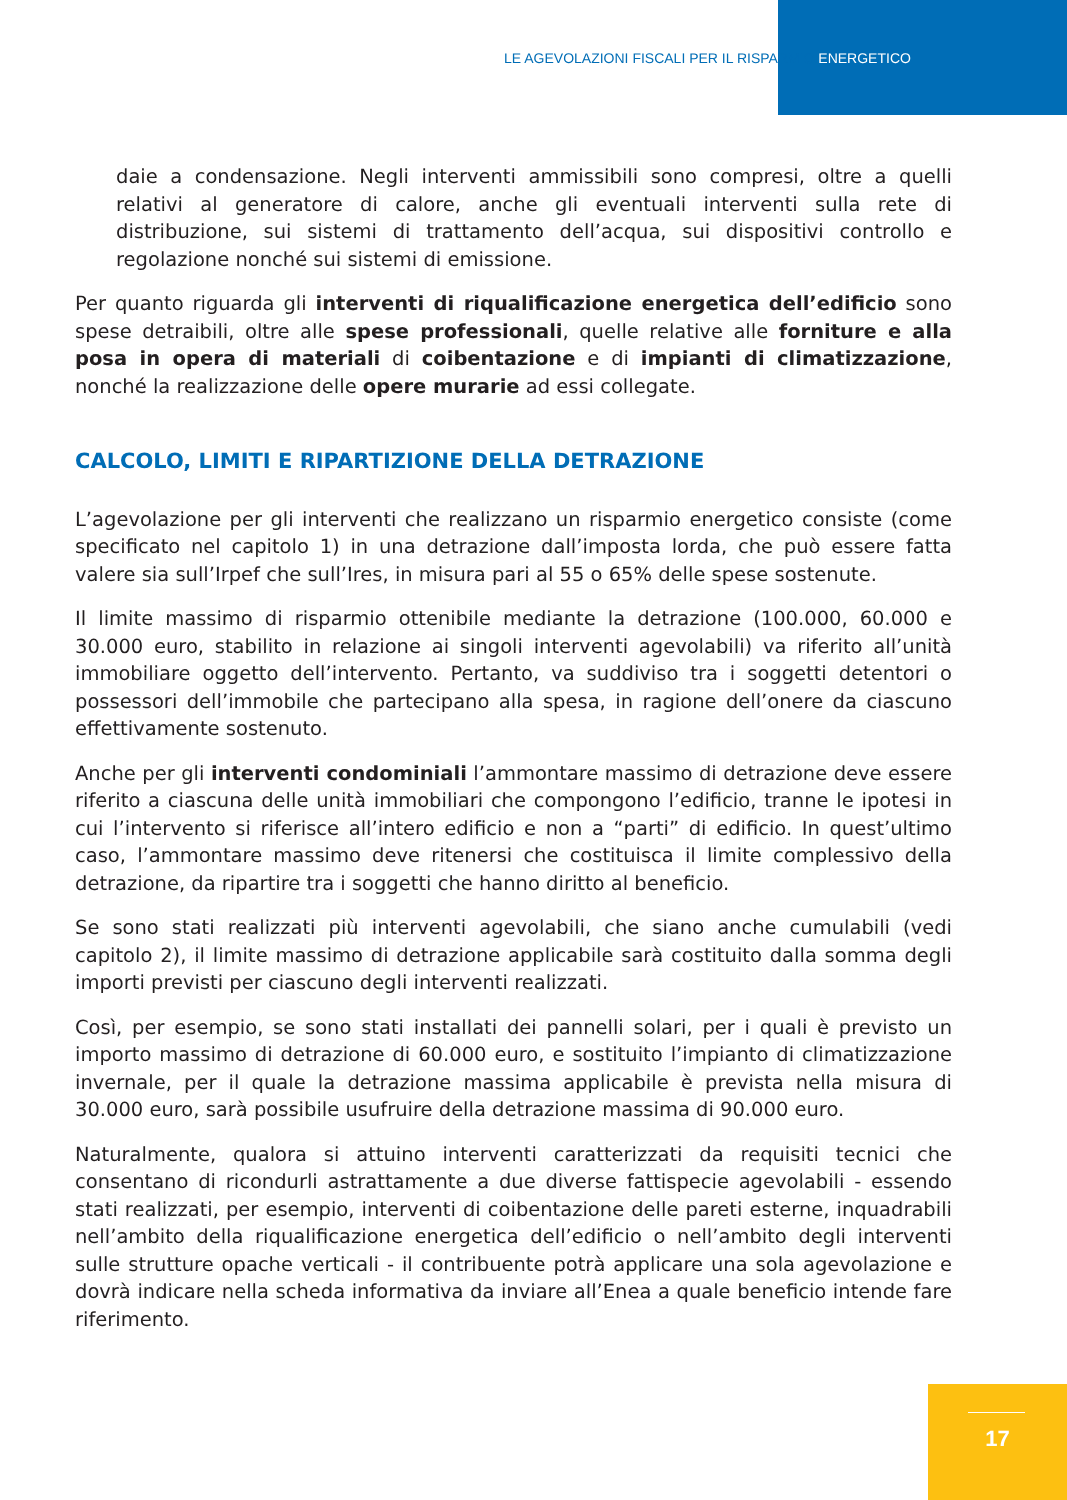LE AGEVOLAZIONI FISCALI PER IL RISPARMIO ENERGETICO
daie a condensazione. Negli interventi ammissibili sono compresi, oltre a quelli relativi al generatore di calore, anche gli eventuali interventi sulla rete di distribuzione, sui sistemi di trattamento dell’acqua, sui dispositivi controllo e regolazione nonché sui sistemi di emissione.
Per quanto riguarda gli interventi di riqualificazione energetica dell’edificio sono spese detraibili, oltre alle spese professionali, quelle relative alle forniture e alla posa in opera di materiali di coibentazione e di impianti di climatizzazione, nonché la realizzazione delle opere murarie ad essi collegate.
CALCOLO, LIMITI E RIPARTIZIONE DELLA DETRAZIONE
L’agevolazione per gli interventi che realizzano un risparmio energetico consiste (come specificato nel capitolo 1) in una detrazione dall’imposta lorda, che può essere fatta valere sia sull’Irpef che sull’Ires, in misura pari al 55 o 65% delle spese sostenute.
Il limite massimo di risparmio ottenibile mediante la detrazione (100.000, 60.000 e 30.000 euro, stabilito in relazione ai singoli interventi agevolabili) va riferito all’unità immobiliare oggetto dell’intervento. Pertanto, va suddiviso tra i soggetti detentori o possessori dell’immobile che partecipano alla spesa, in ragione dell’onere da ciascuno effettivamente sostenuto.
Anche per gli interventi condominiali l’ammontare massimo di detrazione deve essere riferito a ciascuna delle unità immobiliari che compongono l’edificio, tranne le ipotesi in cui l’intervento si riferisce all’intero edificio e non a “parti” di edificio. In quest’ultimo caso, l’ammontare massimo deve ritenersi che costituisca il limite complessivo della detrazione, da ripartire tra i soggetti che hanno diritto al beneficio.
Se sono stati realizzati più interventi agevolabili, che siano anche cumulabili (vedi capitolo 2), il limite massimo di detrazione applicabile sarà costituito dalla somma degli importi previsti per ciascuno degli interventi realizzati.
Così, per esempio, se sono stati installati dei pannelli solari, per i quali è previsto un importo massimo di detrazione di 60.000 euro, e sostituito l’impianto di climatizzazione invernale, per il quale la detrazione massima applicabile è prevista nella misura di 30.000 euro, sarà possibile usufruire della detrazione massima di 90.000 euro.
Naturalmente, qualora si attuino interventi caratterizzati da requisiti tecnici che consentano di ricondurli astrattamente a due diverse fattispecie agevolabili - essendo stati realizzati, per esempio, interventi di coibentazione delle pareti esterne, inquadrabili nell’ambito della riqualificazione energetica dell’edificio o nell’ambito degli interventi sulle strutture opache verticali - il contribuente potrà applicare una sola agevolazione e dovrà indicare nella scheda informativa da inviare all’Enea a quale beneficio intende fare riferimento.
17